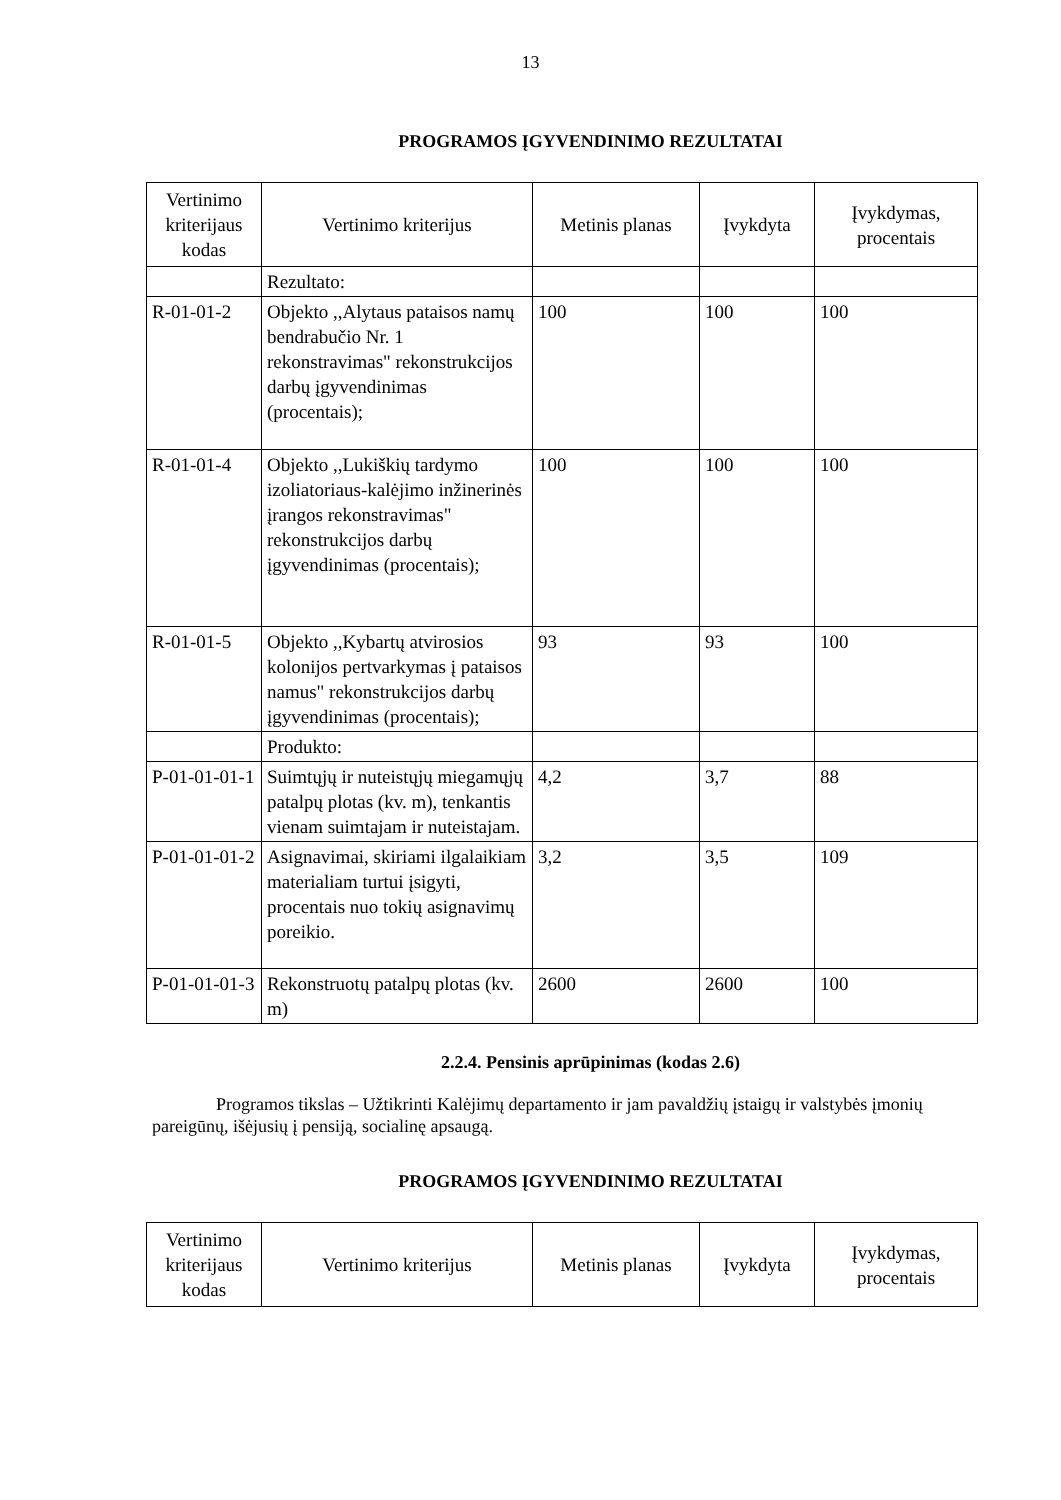13
PROGRAMOS ĮGYVENDINIMO REZULTATAI
| Vertinimo kriterijaus kodas | Vertinimo kriterijus | Metinis planas | Įvykdyta | Įvykdymas, procentais |
| --- | --- | --- | --- | --- |
| | Rezultato: | | | |
| R-01-01-2 | Objekto ,,Alytaus pataisos namų bendrabučio Nr. 1 rekonstravimas" rekonstrukcijos darbų įgyvendinimas (procentais); | 100 | 100 | 100 |
| R-01-01-4 | Objekto ,,Lukiškių tardymo izoliatoriaus-kalėjimo inžinerinės įrangos rekonstravimas" rekonstrukcijos darbų įgyvendinimas (procentais); | 100 | 100 | 100 |
| R-01-01-5 | Objekto ,,Kybartų atvirosios kolonijos pertvarkymas į pataisos namus" rekonstrukcijos darbų įgyvendinimas (procentais); | 93 | 93 | 100 |
| | Produkto: | | | |
| P-01-01-01-1 | Suimtųjų ir nuteistųjų miegamųjų patalpų plotas (kv. m), tenkantis vienam suimtajam ir nuteistajam. | 4,2 | 3,7 | 88 |
| P-01-01-01-2 | Asignavimai, skiriami ilgalaikiam materialiam turtui įsigyti, procentais nuo tokių asignavimų poreikio. | 3,2 | 3,5 | 109 |
| P-01-01-01-3 | Rekonstruotų patalpų plotas (kv. m) | 2600 | 2600 | 100 |
2.2.4. Pensinis aprūpinimas (kodas 2.6)
Programos tikslas – Užtikrinti Kalėjimų departamento ir jam pavaldžių įstaigų ir valstybės įmonių pareigūnų, išėjusių į pensiją, socialinę apsaugą.
PROGRAMOS ĮGYVENDINIMO REZULTATAI
| Vertinimo kriterijaus kodas | Vertinimo kriterijus | Metinis planas | Įvykdyta | Įvykdymas, procentais |
| --- | --- | --- | --- | --- |